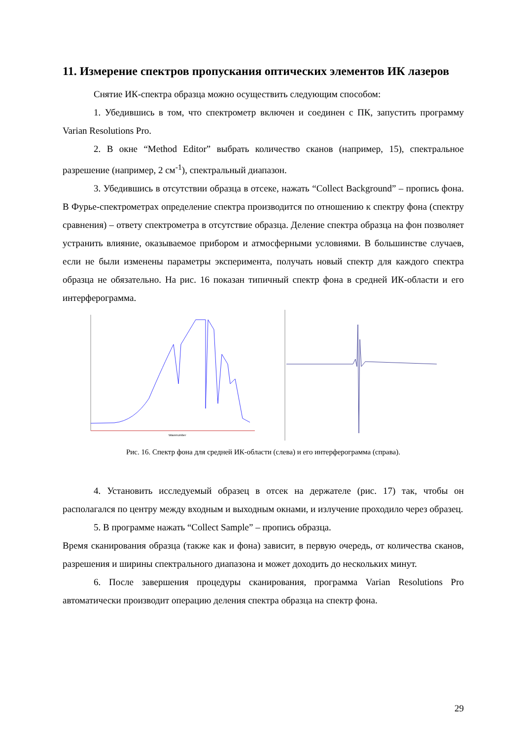11. Измерение спектров пропускания оптических элементов ИК лазеров
Снятие ИК-спектра образца можно осуществить следующим способом:
1. Убедившись в том, что спектрометр включен и соединен с ПК, запустить программу Varian Resolutions Pro.
2. В окне “Method Editor” выбрать количество сканов (например, 15), спектральное разрешение (например, 2 см<sup>-1</sup>), спектральный диапазон.
3. Убедившись в отсутствии образца в отсеке, нажать “Collect Background” – пропись фона. В Фурье-спектрометрах определение спектра производится по отношению к спектру фона (спектру сравнения) – ответу спектрометра в отсутствие образца. Деление спектра образца на фон позволяет устранить влияние, оказываемое прибором и атмосферными условиями. В большинстве случаев, если не были изменены параметры эксперимента, получать новый спектр для каждого спектра образца не обязательно. На рис. 16 показан типичный спектр фона в средней ИК-области и его интерферограмма.
Wavenumber
Рис. 16. Спектр фона для средней ИК-области (слева) и его интерферограмма (справа).
4. Установить исследуемый образец в отсек на держателе (рис. 17) так, чтобы он располагался по центру между входным и выходным окнами, и излучение проходило через образец.
5. В программе нажать “Collect Sample” – пропись образца.
Время сканирования образца (также как и фона) зависит, в первую очередь, от количества сканов, разрешения и ширины спектрального диапазона и может доходить до нескольких минут.
6. После завершения процедуры сканирования, программа Varian Resolutions Pro автоматически производит операцию деления спектра образца на спектр фона.
29